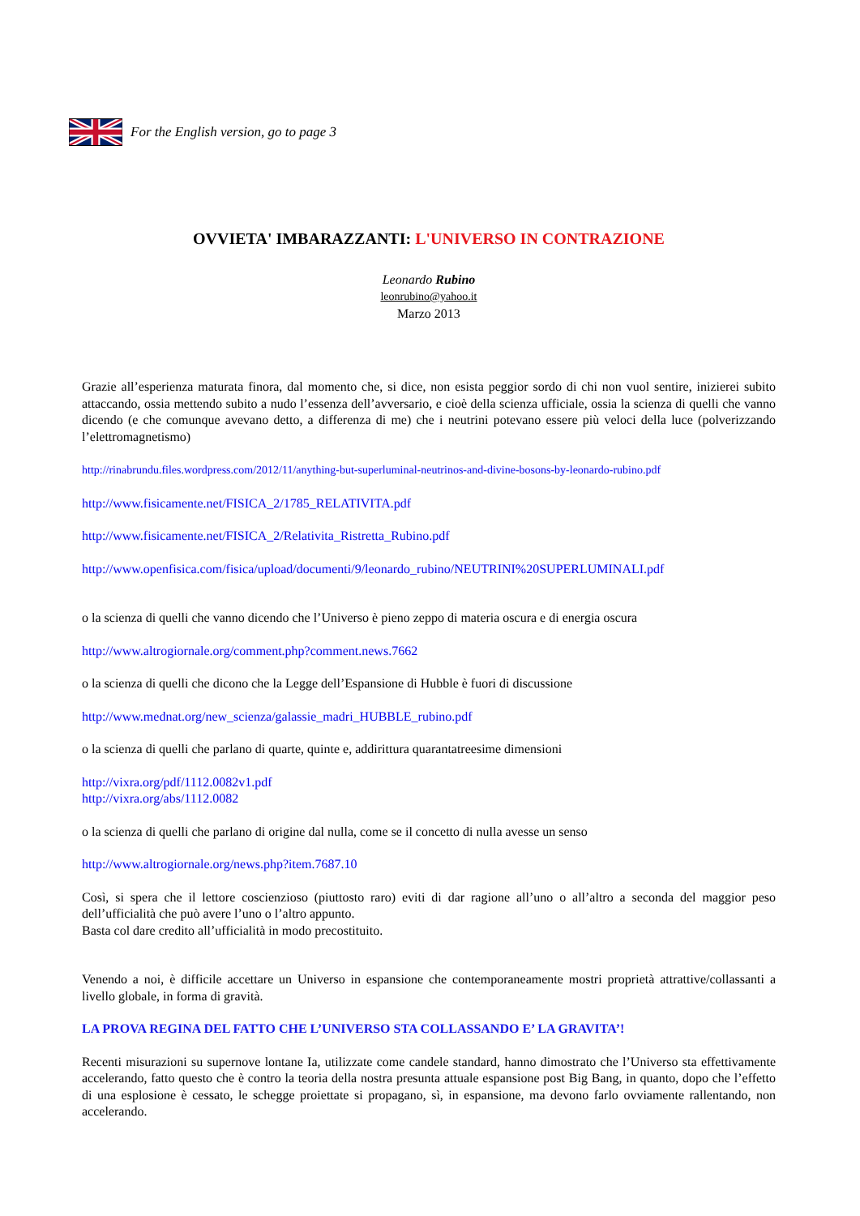For the English version, go to page 3
OVVIETA' IMBARAZZANTI: L'UNIVERSO IN CONTRAZIONE
Leonardo Rubino
leonrubino@yahoo.it
Marzo 2013
Grazie all’esperienza maturata finora, dal momento che, si dice, non esista peggior sordo di chi non vuol sentire, inizierei subito attaccando, ossia mettendo subito a nudo l’essenza dell’avversario, e cioè della scienza ufficiale, ossia la scienza di quelli che vanno dicendo (e che comunque avevano detto, a differenza di me) che i neutrini potevano essere più veloci della luce (polverizzando l’elettromagnetismo)
http://rinabrundu.files.wordpress.com/2012/11/anything-but-superluminal-neutrinos-and-divine-bosons-by-leonardo-rubino.pdf
http://www.fisicamente.net/FISICA_2/1785_RELATIVITA.pdf
http://www.fisicamente.net/FISICA_2/Relativita_Ristretta_Rubino.pdf
http://www.openfisica.com/fisica/upload/documenti/9/leonardo_rubino/NEUTRINI%20SUPERLUMINALI.pdf
o la scienza di quelli che vanno dicendo che l’Universo è pieno zeppo di materia oscura e di energia oscura
http://www.altrogiornale.org/comment.php?comment.news.7662
o la scienza di quelli che dicono che la Legge dell’Espansione di Hubble è fuori di discussione
http://www.mednat.org/new_scienza/galassie_madri_HUBBLE_rubino.pdf
o la scienza di quelli che parlano di quarte, quinte e, addirittura quarantatreesime dimensioni
http://vixra.org/pdf/1112.0082v1.pdf
http://vixra.org/abs/1112.0082
o la scienza di quelli che parlano di origine dal nulla, come se il concetto di nulla avesse un senso
http://www.altrogiornale.org/news.php?item.7687.10
Così, si spera che il lettore coscienzioso (piuttosto raro) eviti di dar ragione all’uno o all’altro a seconda del maggior peso dell’ufficialità che può avere l’uno o l’altro appunto.
Basta col dare credito all’ufficialità in modo precostituito.
Venendo a noi, è difficile accettare un Universo in espansione che contemporaneamente mostri proprietà attrattive/collassanti a livello globale, in forma di gravità.
LA PROVA REGINA DEL FATTO CHE L’UNIVERSO STA COLLASSANDO E’ LA GRAVITA’!
Recenti misurazioni su supernove lontane Ia, utilizzate come candele standard, hanno dimostrato che l’Universo sta effettivamente accelerando, fatto questo che è contro la teoria della nostra presunta attuale espansione post Big Bang, in quanto, dopo che l’effetto di una esplosione è cessato, le schegge proiettate si propagano, sì, in espansione, ma devono farlo ovviamente rallentando, non accelerando.